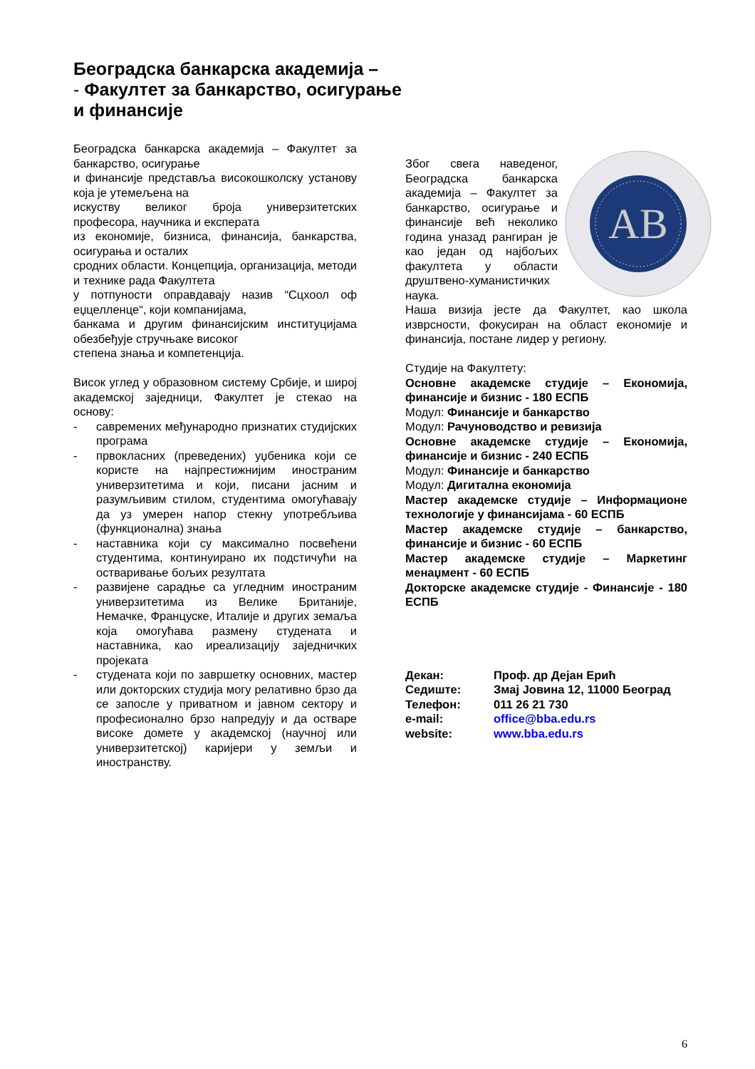Београдска банкарска академија –
- Факултет за банкарство, осигурање
и финансије
Београдска банкарска академија – Факултет за банкарство, осигурање
и финансије представља високошколску установу која је утемељена на
искуству великог броја универзитетских професора, научника и експерата
из економије, бизниса, финансија, банкарства, осигурања и осталих
сродних области. Концепција, организација, методи и технике рада Факултета
у потпуности оправдавају назив “Сцхоол оф еџцелленце“, који компанијама,
банкама и другим финансијским институцијама обезбеђује стручњаке високог
степена знања и компетенција.
Висок углед у образовном систему Србије, и широј академској заједници, Факултет је стекао на основу:
- савремених међународно признатих студијских програма
- првокласних (преведених) уџбеника који се користе на најпрестижнијим иностраним универзитетима и који, писани јасним и разумљивим стилом, студентима омогућавају да уз умерен напор стекну употребљива (функционална) знања
- наставника који су максимално посвећени студентима, континуирано их подстичући на остваривање бољих резултата
- развијене сарадње са угледним иностраним универзитетима из Велике Британије, Немачке, Француске, Италије и других земаља која омогућава размену студената и наставника, као иреализацију заједничких пројеката
- студената који по завршетку основних, мастер или докторских студија могу релативно брзо да се запосле у приватном и јавном сектору и професионално брзо напредују и да остваре високе домете у академској (научној или универзитетској) каријери у земљи и иностранству.
AB
Због свега наведеног, Београдска банкарска академија – Факултет за банкарство, осигурање и финансије већ неколико година уназад рангиран је као један од најбољих факултета у области друштвено-хуманистичких наука.
Наша визија јесте да Факултет, као школа изврсности, фокусиран на област економије и финансија, постане лидер у региону.
Студије на Факултету:
Основне академске студије – Економија, финансије и бизнис - 180 ЕСПБ
Модул: Финансије и банкарство
Модул: Рачуноводство и ревизија
Основне академске студије – Економија, финансије и бизнис - 240 ЕСПБ
Модул: Финансије и банкарство
Модул: Дигитална економија
Мастер академске студије – Информационе технологије у финансијама - 60 ЕСПБ
Мастер академске студије – банкарство, финансије и бизнис - 60 ЕСПБ
Мастер академске студије – Маркетинг менаџмент - 60 ЕСПБ
Докторске академске студије - Финансије - 180 ЕСПБ
| Декан: | Проф. др Дејан Ерић |
| Седиште: | Змај Јовина 12, 11000 Београд |
| Телефон: | 011 26 21 730 |
| e-mail: | office@bba.edu.rs |
| website: | www.bba.edu.rs |
6